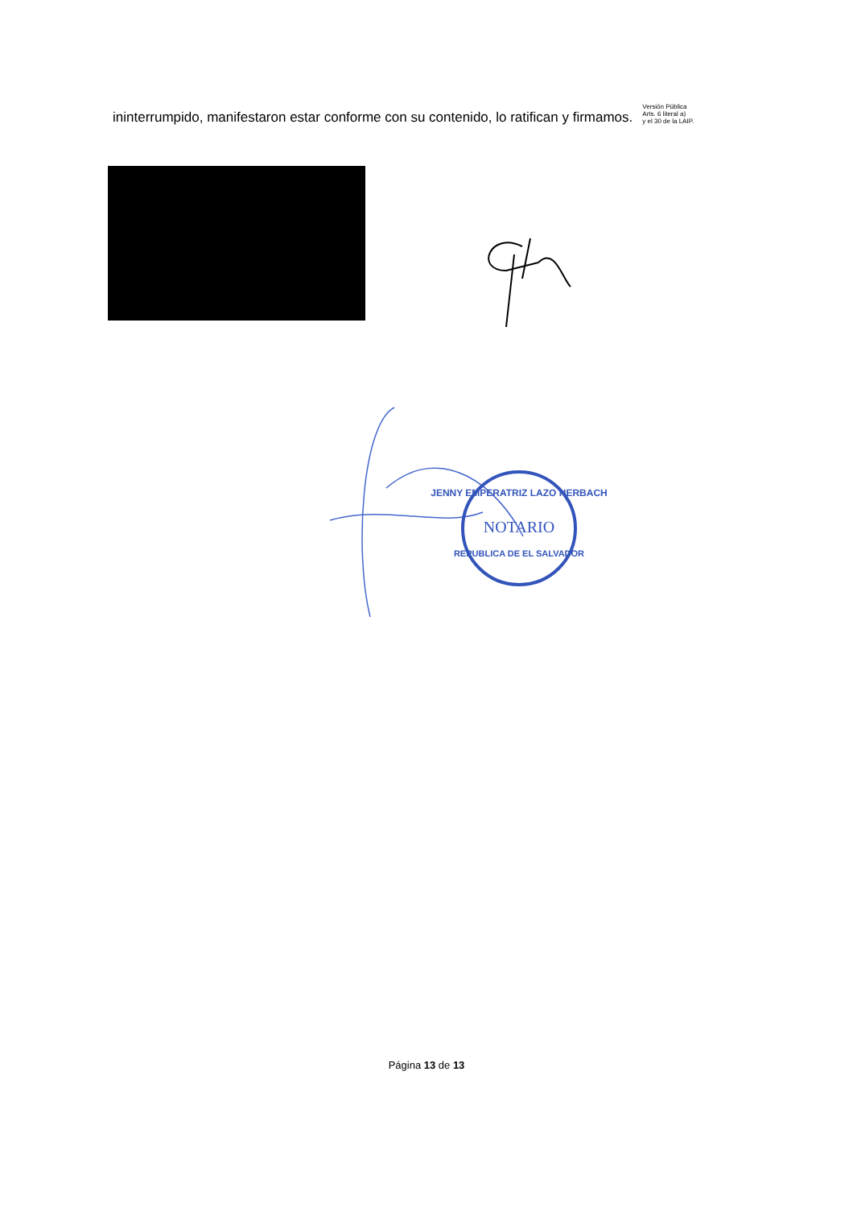ininterrumpido, manifestaron estar conforme con su contenido, lo ratifican y firmamos.
Versión Pública
Arts. 6 literal a)
y el 30 de la LAIP.
JENNY EMPERATRIZ LAZO HERBACH
NOTARIO
REPUBLICA DE EL SALVADOR
Página 13 de 13